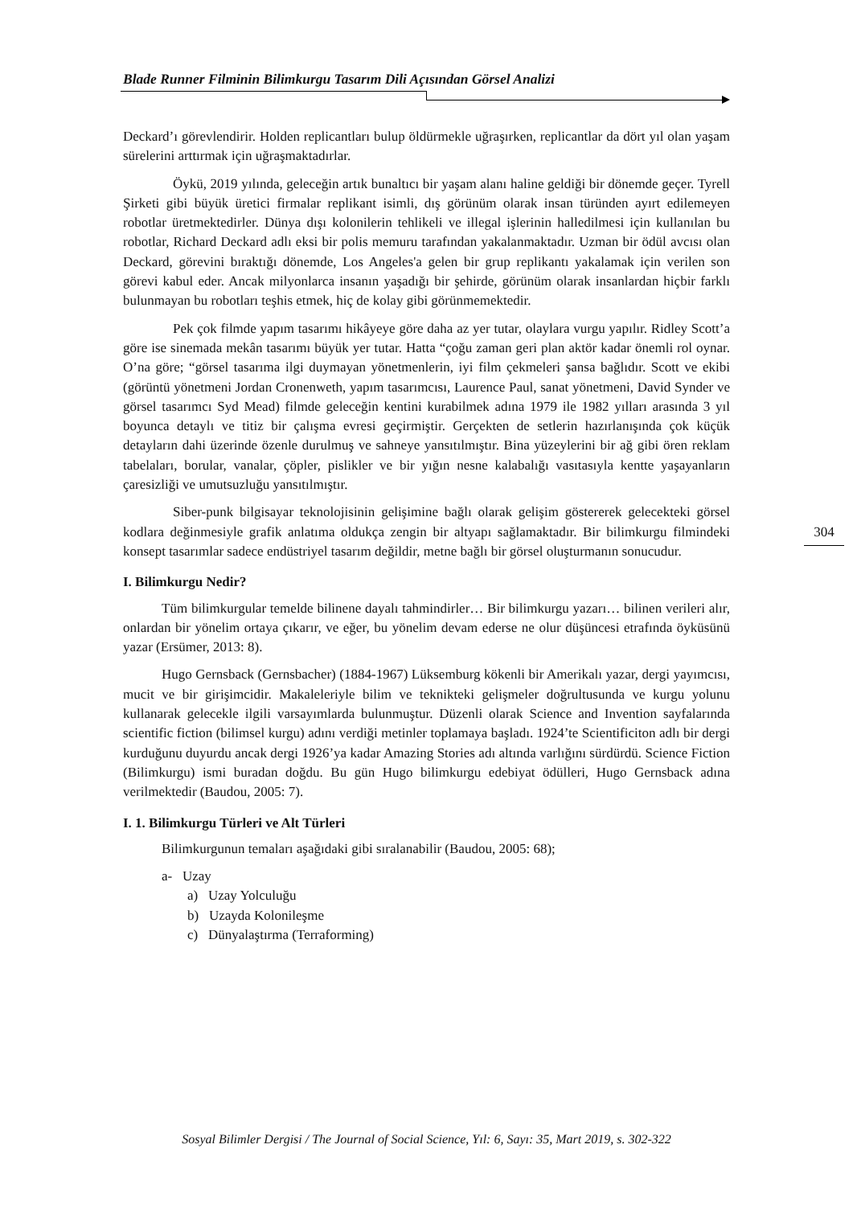Blade Runner Filminin Bilimkurgu Tasarım Dili Açısından Görsel Analizi
Deckard’ı görevlendirir. Holden replicantları bulup öldürmekle uğraşırken, replicantlar da dört yıl olan yaşam sürelerini arttırmak için uğraşmaktadırlar.
Öykü, 2019 yılında, geleceğin artık bunaltıcı bir yaşam alanı haline geldiği bir dönemde geçer. Tyrell Şirketi gibi büyük üretici firmalar replikant isimli, dış görünüm olarak insan türünden ayırt edilemeyen robotlar üretmektedirler. Dünya dışı kolonilerin tehlikeli ve illegal işlerinin halledilmesi için kullanılan bu robotlar, Richard Deckard adlı eksi bir polis memuru tarafından yakalanmaktadır. Uzman bir ödül avcısı olan Deckard, görevini bıraktığı dönemde, Los Angeles'a gelen bir grup replikantı yakalamak için verilen son görevi kabul eder. Ancak milyonlarca insanın yaşadığı bir şehirde, görünüm olarak insanlardan hiçbir farklı bulunmayan bu robotları teşhis etmek, hiç de kolay gibi görünmemektedir.
Pek çok filmde yapım tasarımı hikâyeye göre daha az yer tutar, olaylara vurgu yapılır. Ridley Scott’a göre ise sinemada mekân tasarımı büyük yer tutar. Hatta “çoğu zaman geri plan aktör kadar önemli rol oynar. O’na göre; “görsel tasarıma ilgi duymayan yönetmenlerin, iyi film çekmeleri şansa bağlıdır. Scott ve ekibi (görüntü yönetmeni Jordan Cronenweth, yapım tasarımcısı, Laurence Paul, sanat yönetmeni, David Synder ve görsel tasarımcı Syd Mead) filmde geleceğin kentini kurabilmek adına 1979 ile 1982 yılları arasında 3 yıl boyunca detaylı ve titiz bir çalışma evresi geçirmiştir. Gerçekten de setlerin hazırlanışında çok küçük detayların dahi üzerinde özenle durulmuş ve sahneye yansıtılmıştır. Bina yüzeylerini bir ağ gibi ören reklam tabelaları, borular, vanalar, çöpler, pislikler ve bir yığın nesne kalabalığı vasıtasıyla kentte yaşayanların çaresizliği ve umutsuzluğu yansıtılmıştır.
Siber-punk bilgisayar teknolojisinin gelişimine bağlı olarak gelişim göstererek gelecekteki görsel kodlara değinmesiyle grafik anlatıma oldukça zengin bir altyapı sağlamaktadır. Bir bilimkurgu filmindeki konsept tasarımlar sadece endüstriyel tasarım değildir, metne bağlı bir görsel oluşturmanın sonucudur.
I. Bilimkurgu Nedir?
Tüm bilimkurgular temelde bilinene dayalı tahmindirler… Bir bilimkurgu yazarı… bilinen verileri alır, onlardan bir yönelim ortaya çıkarır, ve eğer, bu yönelim devam ederse ne olur düşüncesi etrafında öyküsünü yazar (Ersümer, 2013: 8).
Hugo Gernsback (Gernsbacher) (1884-1967) Lüksemburg kökenli bir Amerikalı yazar, dergi yayımcısı, mucit ve bir girişimcidir. Makaleleriyle bilim ve teknikteki gelişmeler doğrultusunda ve kurgu yolunu kullanarak gelecekle ilgili varsayımlarda bulunmuştur. Düzenli olarak Science and Invention sayfalarında scientific fiction (bilimsel kurgu) adını verdiği metinler toplamaya başladı. 1924’te Scientificiton adlı bir dergi kurduğunu duyurdu ancak dergi 1926’ya kadar Amazing Stories adı altında varlığını sürdürdü. Science Fiction (Bilimkurgu) ismi buradan doğdu. Bu gün Hugo bilimkurgu edebiyat ödülleri, Hugo Gernsback adına verilmektedir (Baudou, 2005: 7).
I. 1. Bilimkurgu Türleri ve Alt Türleri
Bilimkurgunun temaları aşağıdaki gibi sıralanabilir (Baudou, 2005: 68);
a- Uzay
a) Uzay Yolculuğu
b) Uzayda Kolonileşme
c) Dünyalaştırma (Terraforming)
304
Sosyal Bilimler Dergisi / The Journal of Social Science, Yıl: 6, Sayı: 35, Mart 2019, s. 302-322